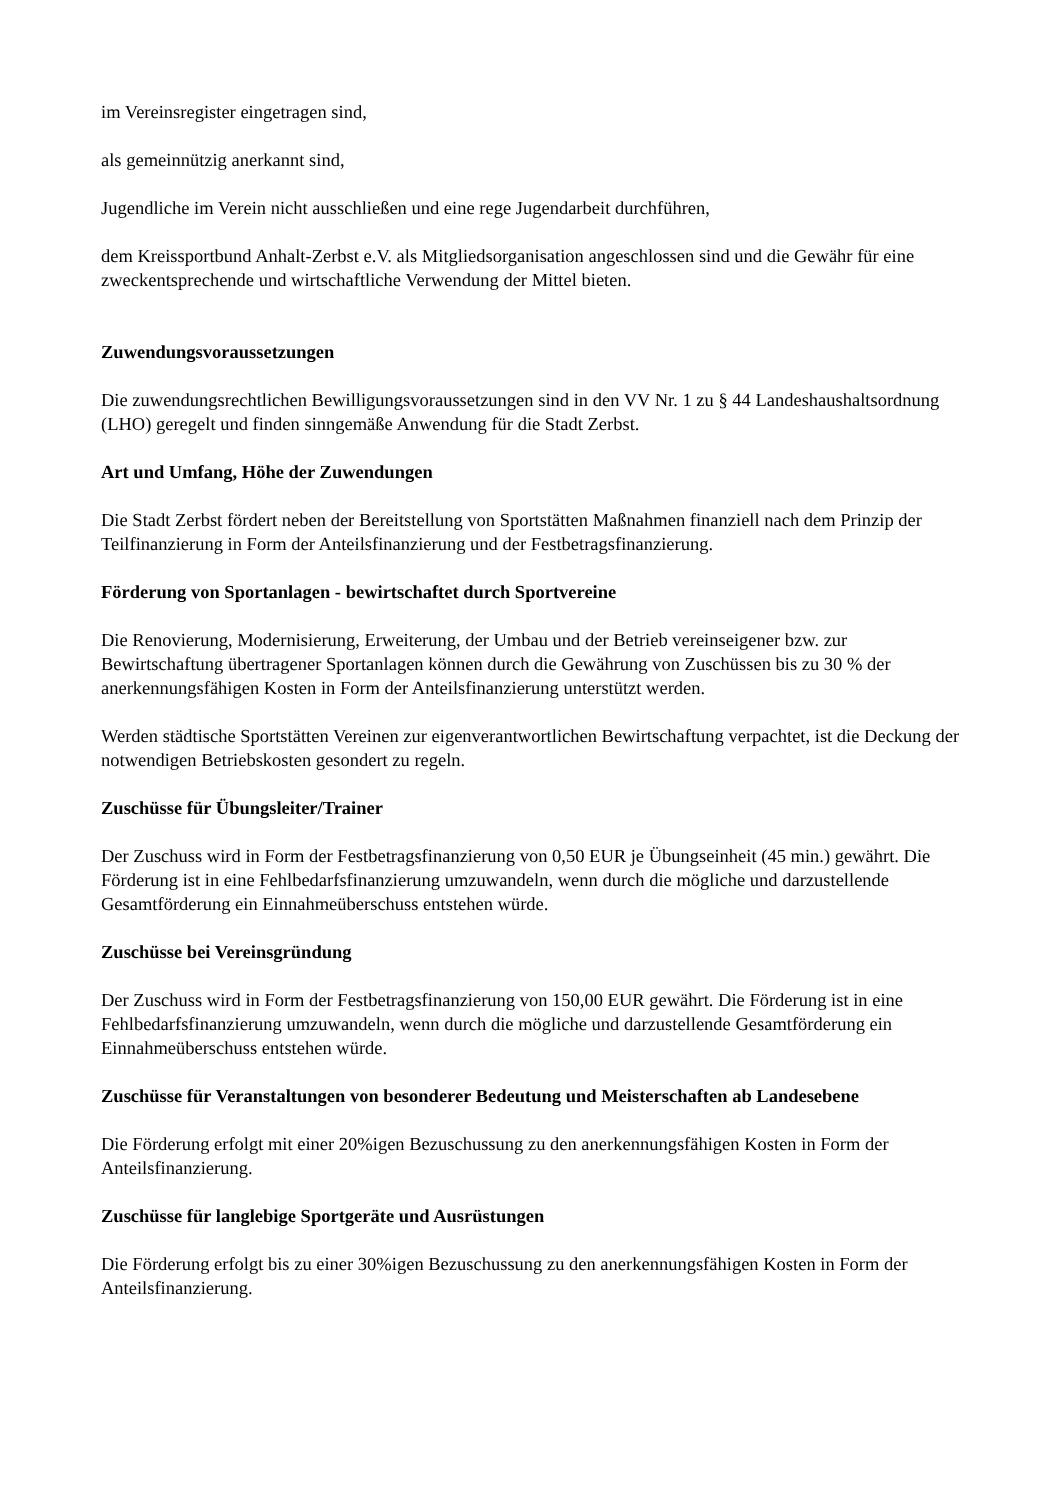im Vereinsregister eingetragen sind,
als gemeinnützig anerkannt sind,
Jugendliche im Verein nicht ausschließen und eine rege Jugendarbeit durchführen,
dem Kreissportbund Anhalt-Zerbst e.V. als Mitgliedsorganisation angeschlossen sind und die Gewähr für eine zweckentsprechende und wirtschaftliche Verwendung der Mittel bieten.
Zuwendungsvoraussetzungen
Die zuwendungsrechtlichen Bewilligungsvoraussetzungen sind in den VV Nr. 1 zu § 44 Landeshaushaltsordnung (LHO) geregelt und finden sinngemäße Anwendung für die Stadt Zerbst.
Art und Umfang, Höhe der Zuwendungen
Die Stadt Zerbst fördert neben der Bereitstellung von Sportstätten Maßnahmen finanziell nach dem Prinzip der Teilfinanzierung in Form der Anteilsfinanzierung und der Festbetragsfinanzierung.
Förderung von Sportanlagen - bewirtschaftet durch Sportvereine
Die Renovierung, Modernisierung, Erweiterung, der Umbau und der Betrieb vereinseigener bzw. zur Bewirtschaftung übertragener Sportanlagen können durch die Gewährung von Zuschüssen bis zu 30 % der anerkennungsfähigen Kosten in Form der Anteilsfinanzierung unterstützt werden.
Werden städtische Sportstätten Vereinen zur eigenverantwortlichen Bewirtschaftung verpachtet, ist die Deckung der notwendigen Betriebskosten gesondert zu regeln.
Zuschüsse für Übungsleiter/Trainer
Der Zuschuss wird in Form der Festbetragsfinanzierung von 0,50 EUR je Übungseinheit (45 min.) gewährt. Die Förderung ist in eine Fehlbedarfsfinanzierung umzuwandeln, wenn durch die mögliche und darzustellende Gesamtförderung ein Einnahmeüberschuss entstehen würde.
Zuschüsse bei Vereinsgründung
Der Zuschuss wird in Form der Festbetragsfinanzierung von 150,00 EUR gewährt. Die Förderung ist in eine Fehlbedarfsfinanzierung umzuwandeln, wenn durch die mögliche und darzustellende Gesamtförderung ein Einnahmeüberschuss entstehen würde.
Zuschüsse für Veranstaltungen von besonderer Bedeutung und Meisterschaften ab Landesebene
Die Förderung erfolgt mit einer 20%igen Bezuschussung zu den anerkennungsfähigen Kosten in Form der Anteilsfinanzierung.
Zuschüsse für langlebige Sportgeräte und Ausrüstungen
Die Förderung erfolgt bis zu einer 30%igen Bezuschussung zu den anerkennungsfähigen Kosten in Form der Anteilsfinanzierung.